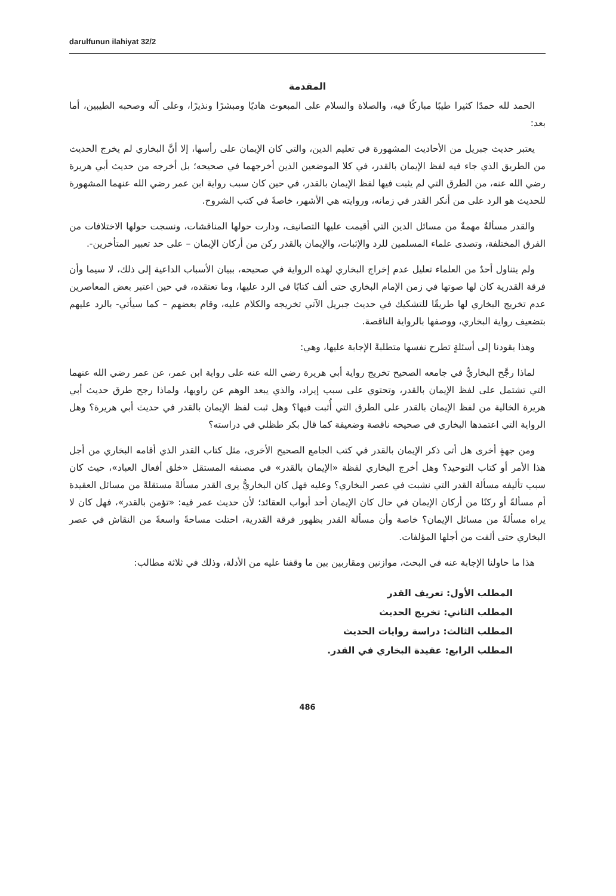darulfunun ilahiyat 32/2
المقدمة
الحمد لله حمدًا كثيرا طيبًا مباركًا فيه، والصلاة والسلام على المبعوث هاديًا ومبشرًا ونذيرًا، وعلى آله وصحبه الطيبين، أما بعد:
يعتبر حديث جبريل من الأحاديث المشهورة في تعليم الدين، والتي كان الإيمان على رأسها، إلا أنَّ البخاري لم يخرج الحديث من الطريق الذي جاء فيه لفظ الإيمان بالقدر، في كلا الموضعين الذين أخرجهما في صحيحه؛ بل أخرجه من حديث أبي هريرة رضي الله عنه، من الطرق التي لم يثبت فيها لفظ الإيمان بالقدر، في حين كان سبب رواية ابن عمر رضي الله عنهما المشهورة للحديث هو الرد على من أنكر القدر في زمانه، وروايته هي الأشهر، خاصةً في كتب الشروح.
والقدر مسألةٌ مهمةٌ من مسائل الدين التي أقيمت عليها التصانيف، ودارت حولها المناقشات، ونسجت حولها الاختلافات من الفرق المختلفة، وتصدى علماء المسلمين للرد والإثبات، والإيمان بالقدر ركن من أركان الإيمان – على حد تعبير المتأخرين-.
ولم يتناول أحدٌ من العلماء تعليل عدم إخراج البخاري لهذه الرواية في صحيحه، ببيان الأسباب الداعية إلى ذلك، لا سيما وأن فرقة القدرية كان لها صوتها في زمن الإمام البخاري حتى ألف كتابًا في الرد عليها، وما تعتقده، في حين اعتبر بعض المعاصرين عدم تخريج البخاري لها طريقًا للتشكيك في حديث جبريل الآتي تخريجه والكلام عليه، وقام بعضهم – كما سيأتي- بالرد عليهم بتضعيف رواية البخاري، ووصفها بالرواية الناقصة.
وهذا يقودنا إلى أسئلةٍ تطرح نفسها متطلبةً الإجابة عليها، وهي:
لماذا رجَّح البخاريُّ في جامعه الصحيح تخريج رواية أبي هريرة رضي الله عنه على رواية ابن عمر، عن عمر رضي الله عنهما التي تشتمل على لفظ الإيمان بالقدر، وتحتوي على سبب إيراد، والذي يبعد الوهم عن راويها، ولماذا رجح طرق حديث أبي هريرة الخالية من لفظ الإيمان بالقدر على الطرق التي أُثبت فيها؟ وهل ثبت لفظ الإيمان بالقدر في حديث أبي هريرة؟ وهل الرواية التي اعتمدها البخاري في صحيحه ناقصة وضعيفة كما قال بكر طظلي في دراسته؟
ومن جهةٍ أخرى هل أتى ذكر الإيمان بالقدر في كتب الجامع الصحيح الأخرى، مثل كتاب القدر الذي أقامه البخاري من أجل هذا الأمر أو كتاب التوحيد؟ وهل أخرج البخاري لفظة «الإيمان بالقدر» في مصنفه المستقل «خلق أفعال العباد»، حيث كان سبب تأليفه مسألة القدر التي نشبت في عصر البخاري؟ وعليه فهل كان البخاريُّ يرى القدر مسألةً مستقلةً من مسائل العقيدة أم مسألةً أو ركنًا من أركان الإيمان في حال كان الإيمان أحد أبواب العقائد؛ لأن حديث عمر فيه: «تؤمن بالقدر»، فهل كان لا يراه مسألةً من مسائل الإيمان؟ خاصة وأن مسألة القدر بظهور فرقة القدرية، احتلت مساحةً واسعةً من النقاش في عصر البخاري حتى ألفت من أجلها المؤلفات.
هذا ما حاولنا الإجابة عنه في البحث، موازنين ومقاربين بين ما وقفنا عليه من الأدلة، وذلك في ثلاثة مطالب:
المطلب الأول: تعريف القدر
المطلب الثاني: تخريج الحديث
المطلب الثالث: دراسة روايات الحديث
المطلب الرابع: عقيدة البخاري في القدر.
486